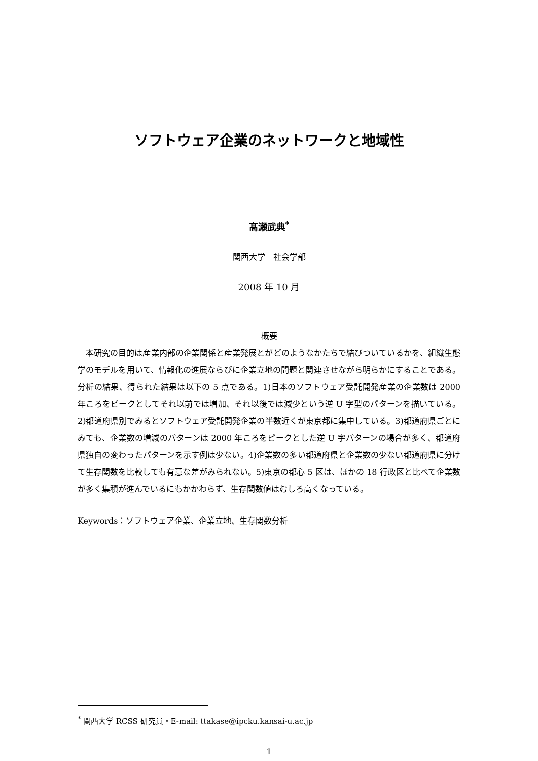ソフトウェア企業のネットワークと地域性
髙瀬武典<sup>*</sup>
関西大学　社会学部
2008 年 10 月
概要
本研究の目的は産業内部の企業関係と産業発展とがどのようなかたちで結びついているかを、組織生態学のモデルを用いて、情報化の進展ならびに企業立地の問題と関連させながら明らかにすることである。分析の結果、得られた結果は以下の 5 点である。1)日本のソフトウェア受託開発産業の企業数は 2000 年ころをピークとしてそれ以前では増加、それ以後では減少という逆 U 字型のパターンを描いている。2)都道府県別でみるとソフトウェア受託開発企業の半数近くが東京都に集中している。3)都道府県ごとにみても、企業数の増減のパターンは 2000 年ころをピークとした逆 U 字パターンの場合が多く、都道府県独自の変わったパターンを示す例は少ない。4)企業数の多い都道府県と企業数の少ない都道府県に分けて生存関数を比較しても有意な差がみられない。5)東京の都心 5 区は、ほかの 18 行政区と比べて企業数が多く集積が進んでいるにもかかわらず、生存関数値はむしろ高くなっている。
Keywords：ソフトウェア企業、企業立地、生存関数分析
<sup>*</sup> 関西大学 RCSS 研究員・E-mail: ttakase@ipcku.kansai-u.ac.jp
1